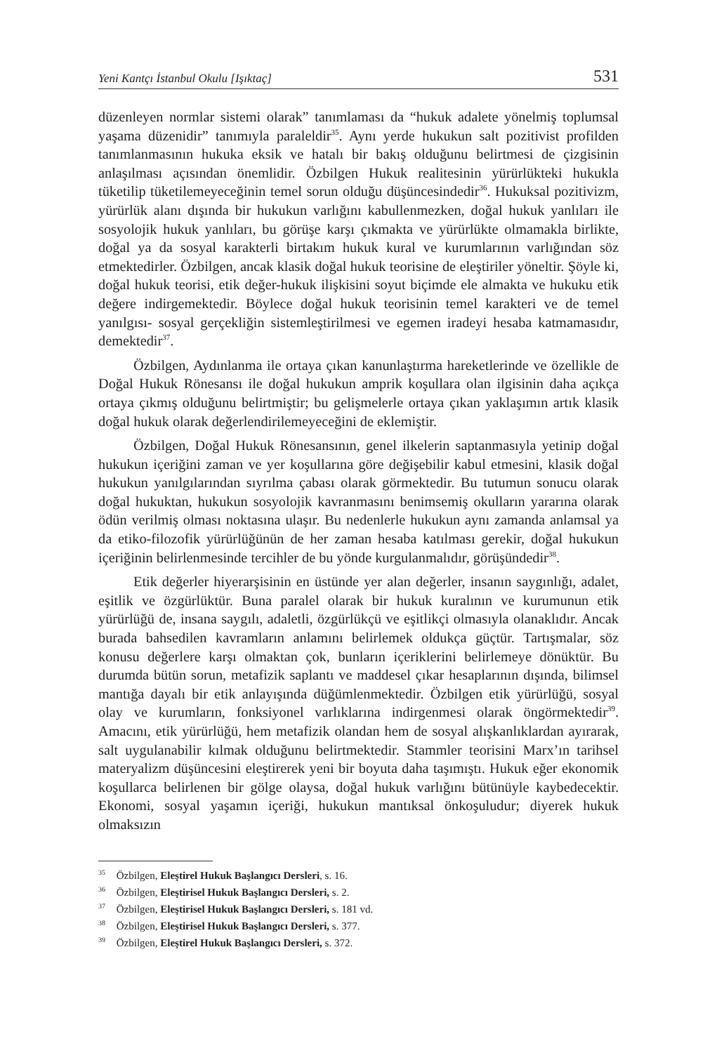Yeni Kantçı İstanbul Okulu [Işıktaç] 531
düzenleyen normlar sistemi olarak” tanımlaması da “hukuk adalete yönelmiş toplumsal yaşama düzenidir” tanımıyla paraleldir<sup>35</sup>. Aynı yerde hukukun salt pozitivist profilden tanımlanmasının hukuka eksik ve hatalı bir bakış olduğunu belirtmesi de çizgisinin anlaşılması açısından önemlidir. Özbilgen Hukuk realitesinin yürürlükteki hukukla tüketilip tüketilemeyeceğinin temel sorun olduğu düşüncesindedir<sup>36</sup>. Hukuksal pozitivizm, yürürlük alanı dışında bir hukukun varlığını kabullenmezken, doğal hukuk yanlıları ile sosyolojik hukuk yanlıları, bu görüşe karşı çıkmakta ve yürürlükte olmamakla birlikte, doğal ya da sosyal karakterli birtakım hukuk kural ve kurumlarının varlığından söz etmektedirler. Özbilgen, ancak klasik doğal hukuk teorisine de eleştiriler yöneltir. Şöyle ki, doğal hukuk teorisi, etik değer-hukuk ilişkisini soyut biçimde ele almakta ve hukuku etik değere indirgemektedir. Böylece doğal hukuk teorisinin temel karakteri ve de temel yanılgısı- sosyal gerçekliğin sistemleştirilmesi ve egemen iradeyi hesaba katmamasıdır, demektedir<sup>37</sup>.
Özbilgen, Aydınlanma ile ortaya çıkan kanunlaştırma hareketlerinde ve özellikle de Doğal Hukuk Rönesansı ile doğal hukukun amprik koşullara olan ilgisinin daha açıkça ortaya çıkmış olduğunu belirtmiştir; bu gelişmelerle ortaya çıkan yaklaşımın artık klasik doğal hukuk olarak değerlendirilemeyeceğini de eklemiştir.
Özbilgen, Doğal Hukuk Rönesansının, genel ilkelerin saptanmasıyla yetinip doğal hukukun içeriğini zaman ve yer koşullarına göre değişebilir kabul etmesini, klasik doğal hukukun yanılgılarından sıyrılma çabası olarak görmektedir. Bu tutumun sonucu olarak doğal hukuktan, hukukun sosyolojik kavranmasını benimsemiş okulların yararına olarak ödün verilmiş olması noktasına ulaşır. Bu nedenlerle hukukun aynı zamanda anlamsal ya da etiko-filozofik yürürlüğünün de her zaman hesaba katılması gerekir, doğal hukukun içeriğinin belirlenmesinde tercihler de bu yönde kurgulanmalıdır, görüşündedir<sup>38</sup>.
Etik değerler hiyerarşisinin en üstünde yer alan değerler, insanın saygınlığı, adalet, eşitlik ve özgürlüktür. Buna paralel olarak bir hukuk kuralının ve kurumunun etik yürürlüğü de, insana saygılı, adaletli, özgürlükçü ve eşitlikçi olmasıyla olanaklıdır. Ancak burada bahsedilen kavramların anlamını belirlemek oldukça güçtür. Tartışmalar, söz konusu değerlere karşı olmaktan çok, bunların içeriklerini belirlemeye dönüktür. Bu durumda bütün sorun, metafizik saplantı ve maddesel çıkar hesaplarının dışında, bilimsel mantığa dayalı bir etik anlayışında düğümlenmektedir. Özbilgen etik yürürlüğü, sosyal olay ve kurumların, fonksiyonel varlıklarına indirgenmesi olarak öngörmektedir<sup>39</sup>. Amacını, etik yürürlüğü, hem metafizik olandan hem de sosyal alışkanlıklardan ayırarak, salt uygulanabilir kılmak olduğunu belirtmektedir. Stammler teorisini Marx’ın tarihsel materyalizm düşüncesini eleştirerek yeni bir boyuta daha taşımıştı. Hukuk eğer ekonomik koşullarca belirlenen bir gölge olaysa, doğal hukuk varlığını bütünüyle kaybedecektir. Ekonomi, sosyal yaşamın içeriği, hukukun mantıksal önkoşuludur; diyerek hukuk olmaksızın
<sup>35</sup> Özbilgen, Eleştirel Hukuk Başlangıcı Dersleri, s. 16.
<sup>36</sup> Özbilgen, Eleştirisel Hukuk Başlangıcı Dersleri, s. 2.
<sup>37</sup> Özbilgen, Eleştirisel Hukuk Başlangıcı Dersleri, s. 181 vd.
<sup>38</sup> Özbilgen, Eleştirisel Hukuk Başlangıcı Dersleri, s. 377.
<sup>39</sup> Özbilgen, Eleştirel Hukuk Başlangıcı Dersleri, s. 372.